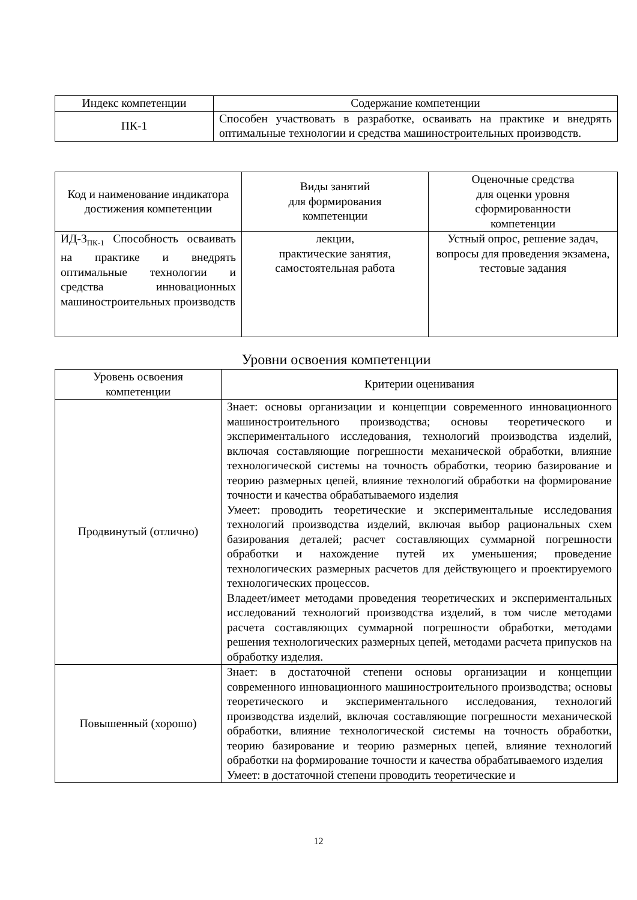| Индекс компетенции | Содержание компетенции |
| ПК-1 | Способен участвовать в разработке, осваивать на практике и внедрять оптимальные технологии и средства машиностроительных производств. |
| Код и наименование индикатора достижения компетенции | Виды занятий для формирования компетенции | Оценочные средства для оценки уровня сформированности компетенции |
| ИД-3<sub>ПК-1</sub> Способность осваивать на практике и внедрять оптимальные технологии и средства инновационных машиностроительных производств | лекции, практические занятия, самостоятельная работа | Устный опрос, решение задач, вопросы для проведения экзамена, тестовые задания |
Уровни освоения компетенции
| Уровень освоения компетенции | Критерии оценивания |
| Продвинутый (отлично) | Знает: основы организации и концепции современного инновационного машиностроительного производства; основы теоретического и экспериментального исследования, технологий производства изделий, включая составляющие погрешности механической обработки, влияние технологической системы на точность обработки, теорию базирование и теорию размерных цепей, влияние технологий обработки на формирование точности и качества обрабатываемого изделия Умеет: проводить теоретические и экспериментальные исследования технологий производства изделий, включая выбор рациональных схем базирования деталей; расчет составляющих суммарной погрешности обработки и нахождение путей их уменьшения; проведение технологических размерных расчетов для действующего и проектируемого технологических процессов. Владеет/имеет методами проведения теоретических и экспериментальных исследований технологий производства изделий, в том числе методами расчета составляющих суммарной погрешности обработки, методами решения технологических размерных цепей, методами расчета припусков на обработку изделия. |
| Повышенный (хорошо) | Знает: в достаточной степени основы организации и концепции современного инновационного машиностроительного производства; основы теоретического и экспериментального исследования, технологий производства изделий, включая составляющие погрешности механической обработки, влияние технологической системы на точность обработки, теорию базирование и теорию размерных цепей, влияние технологий обработки на формирование точности и качества обрабатываемого изделия Умеет: в достаточной степени проводить теоретические и |
12